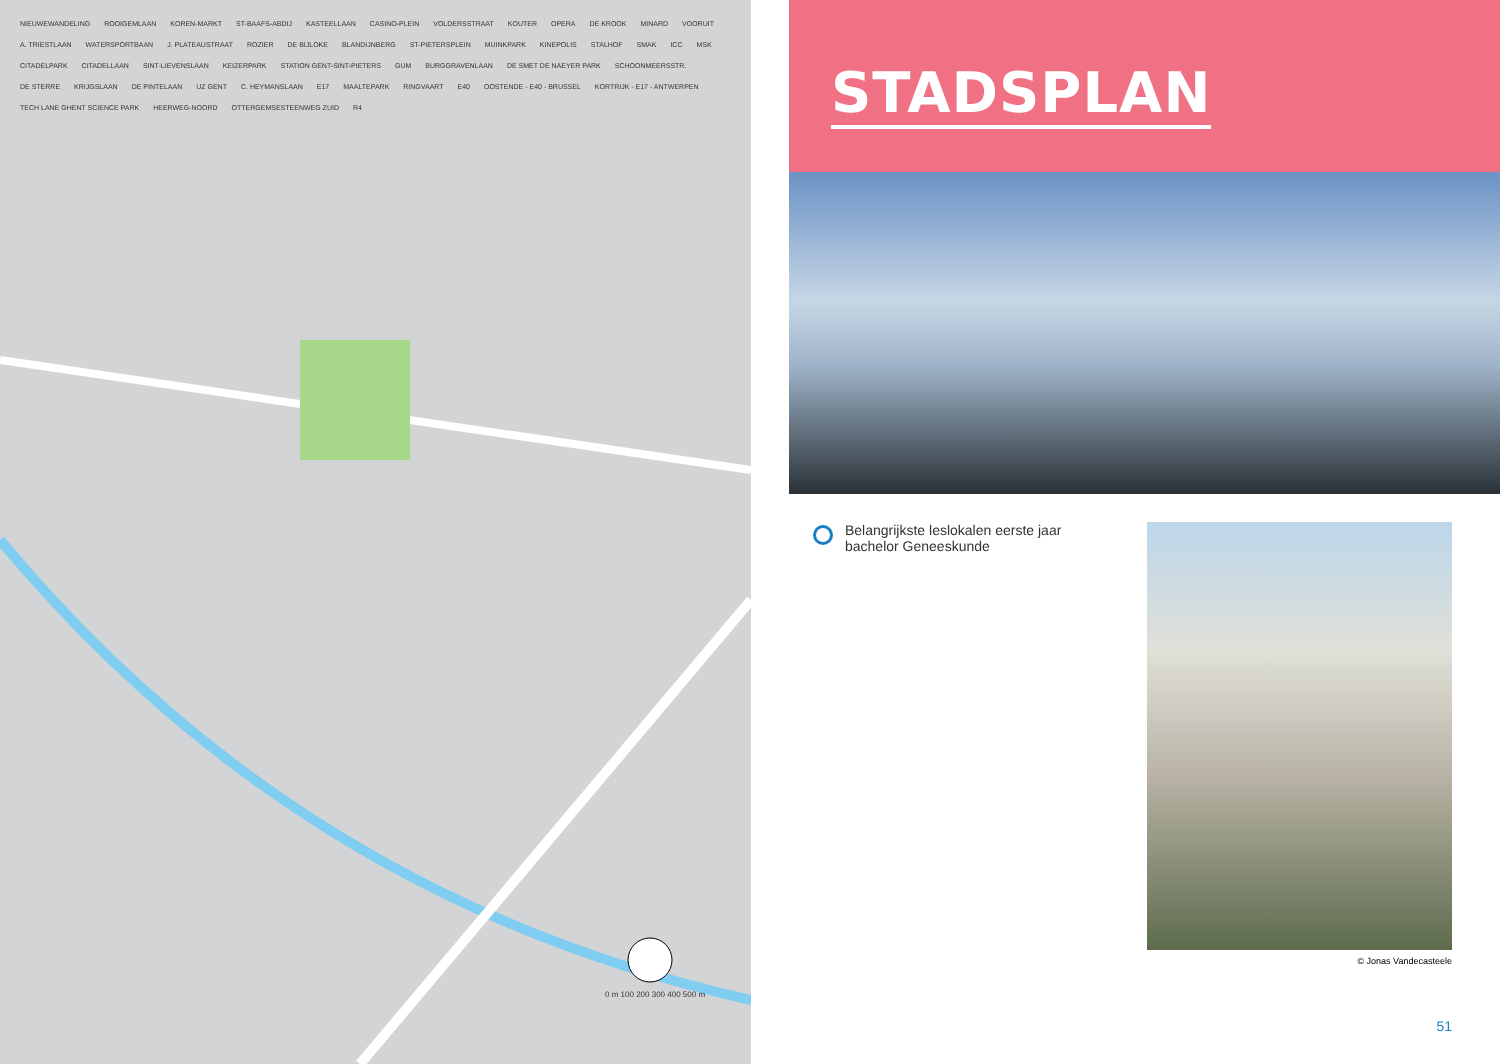NIEUWEWANDELING ROOIGEMLAAN KOREN-MARKT ST-BAAFS-ABDIJ KASTEELLAAN CASINO-PLEIN VOLDERSSTRAAT KOUTER OPERA DE KROOK MINARD VOORUIT A. TRIESTLAAN WATERSPORTBAAN J. PLATEAUSTRAAT ROZIER DE BIJLOKE BLANDIJNBERG ST-PIETERSPLEIN MUINKPARK KINEPOLIS STALHOF SMAK ICC MSK CITADELPARK CITADELLAAN SINT-LIEVENSLAAN KEIZERPARK STATION GENT-SINT-PIETERS GUM BURGGRAVENLAAN DE SMET DE NAEYER PARK SCHOONMEERSSTR. DE STERRE KRIJGSLAAN DE PINTELAAN UZ GENT C. HEYMANSLAAN E17 MAALTEPARK RINGVAART E40 OOSTENDE - E40 - BRUSSEL KORTRIJK - E17 - ANTWERPEN TECH LANE GHENT SCIENCE PARK HEERWEG-NOORD OTTERGEMSESTEENWEG ZUID R4
0 m 100 200 300 400 500 m
STADSPLAN
Belangrijkste leslokalen eerste jaar
bachelor Geneeskunde
© Jonas Vandecasteele
51